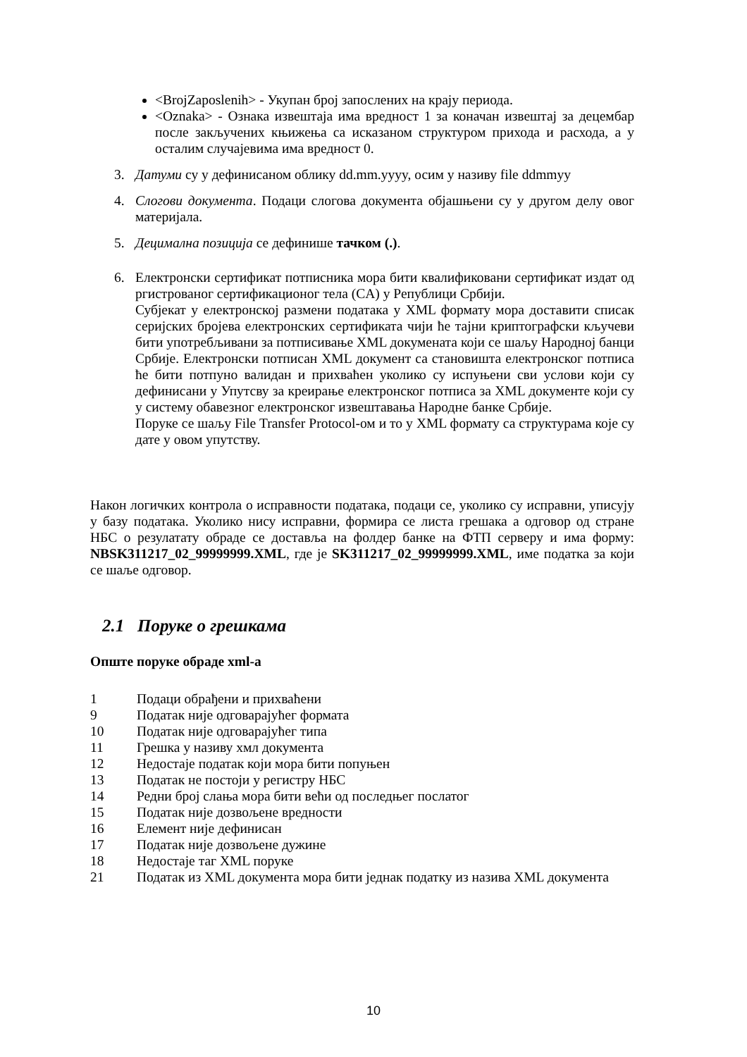<BrojZaposlenih> - Укупан број запослених на крају периода.
<Oznaka> - Ознака извештаја има вредност 1 за коначан извештај за децембар после закључених књижења са исказаном структуром прихода и расхода, а у осталим случајевима има вредност 0.
3. Датуми су у дефинисаном облику dd.mm.yyyy, осим у називу file ddmmyy
4. Слогови документа. Подаци слогова документа објашњени су у другом делу овог материјала.
5. Децимална позиција се дефинише тачком (.).
6. Електронски сертификат потписника мора бити квалификовани сертификат издат од ргистрованог сертификационог тела (CA) у Републици Србији.
Субјекат у електронској размени података у XML формату мора доставити списак серијских бројева електронских сертификата чији ће тајни криптографски кључеви бити употребљивани за потписивање XML докумената који се шаљу Народној банци Србије. Електронски потписан XML документ са становишта електронског потписа ће бити потпуно валидан и прихваћен уколико су испуњени сви услови који су дефинисани у Упутсву за креирање електронског потписа за XML документе који су у систему обавезног електронског извештавања Народне банке Србије.
Поруке се шаљу File Transfer Protocol-ом и то у XML формату са структурама које су дате у овом упутству.
Након логичких контрола о исправности података, подаци се, уколико су исправни, уписују у базу података. Уколико нису исправни, формира се листа грешака а одговор од стране НБС о резулатату обраде се доставља на фолдер банке на ФТП серверу и има форму: NBSK311217_02_99999999.XML, где је SK311217_02_99999999.XML, име податка за који се шаље одговор.
2.1 Поруке о грешкама
Опште поруке обраде xml-a
1 Подаци обрађени и прихваћени
9 Податак није одговарајућег формата
10 Податак није одговарајућег типа
11 Грешка у називу хмл документа
12 Недостаје податак који мора бити попуњен
13 Податак не постоји у регистру НБС
14 Редни број слања мора бити већи од последњег послатог
15 Податак није дозвољене вредности
16 Елемент није дефинисан
17 Податак није дозвољене дужине
18 Недостаје таг XML поруке
21 Податак из XML документа мора бити једнак податку из назива XML документа
10